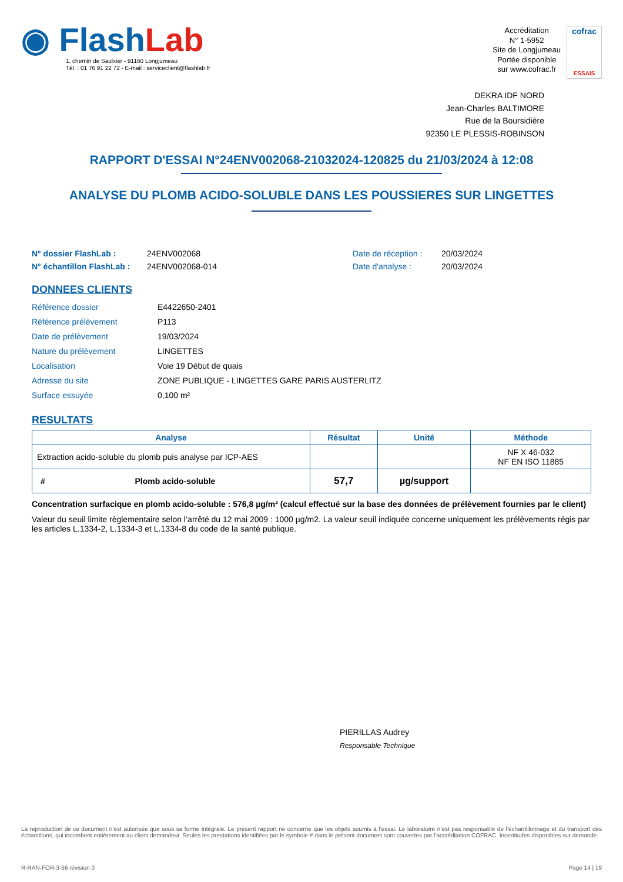◉ FlashLab
1, chemin de Saulxier - 91160 Longjumeau
Tél. : 01 76 91 22 72 - E-mail : serviceclient@flashlab.fr
Accréditation
N° 1-5952
Site de Longjumeau
Portée disponible
sur www.cofrac.fr
cofrac
ESSAIS
DEKRA IDF NORD
Jean-Charles BALTIMORE
Rue de la Boursidière
92350 LE PLESSIS-ROBINSON
RAPPORT D'ESSAI N°24ENV002068-21032024-120825 du 21/03/2024 à 12:08
ANALYSE DU PLOMB ACIDO-SOLUBLE DANS LES POUSSIERES SUR LINGETTES
N° dossier FlashLab :
N° échantillon FlashLab :
24ENV002068
24ENV002068-014
Date de réception :
Date d'analyse :
20/03/2024
20/03/2024
DONNEES CLIENTS
| Référence dossier | E4422650-2401 |
| Référence prélèvement | P113 |
| Date de prélèvement | 19/03/2024 |
| Nature du prélèvement | LINGETTES |
| Localisation | Voie 19 Début de quais |
| Adresse du site | ZONE PUBLIQUE - LINGETTES GARE PARIS AUSTERLITZ |
| Surface essuyée | 0,100 m² |
RESULTATS
| Analyse | Résultat | Unité | Méthode |
| --- | --- | --- | --- |
| Extraction acido-soluble du plomb puis analyse par ICP-AES | | | NF X 46-032 NF EN ISO 11885 |
| # Plomb acido-soluble | 57,7 | µg/support | |
Concentration surfacique en plomb acido-soluble : 576,8 µg/m² (calcul effectué sur la base des données de prélèvement fournies par le client)
Valeur du seuil limite règlementaire selon l’arrêté du 12 mai 2009 : 1000 µg/m2. La valeur seuil indiquée concerne uniquement les prélèvements régis par les articles L.1334-2, L.1334-3 et L.1334-8 du code de la santé publique.
PIERILLAS Audrey
Responsable Technique
La reproduction de ce document n’est autorisée que sous sa forme intégrale. Le présent rapport ne concerne que les objets soumis à l’essai. Le laboratoire n’est pas responsable de l’échantillonnage et du transport des échantillons, qui incombent entièrement au client demandeur. Seules les prestations identifiées par le symbole # dans le présent document sont couvertes par l’accréditation COFRAC. Incertitudes disponibles sur demande.
R-RAN-FOR-3-66 révision 0 Page 14 | 19